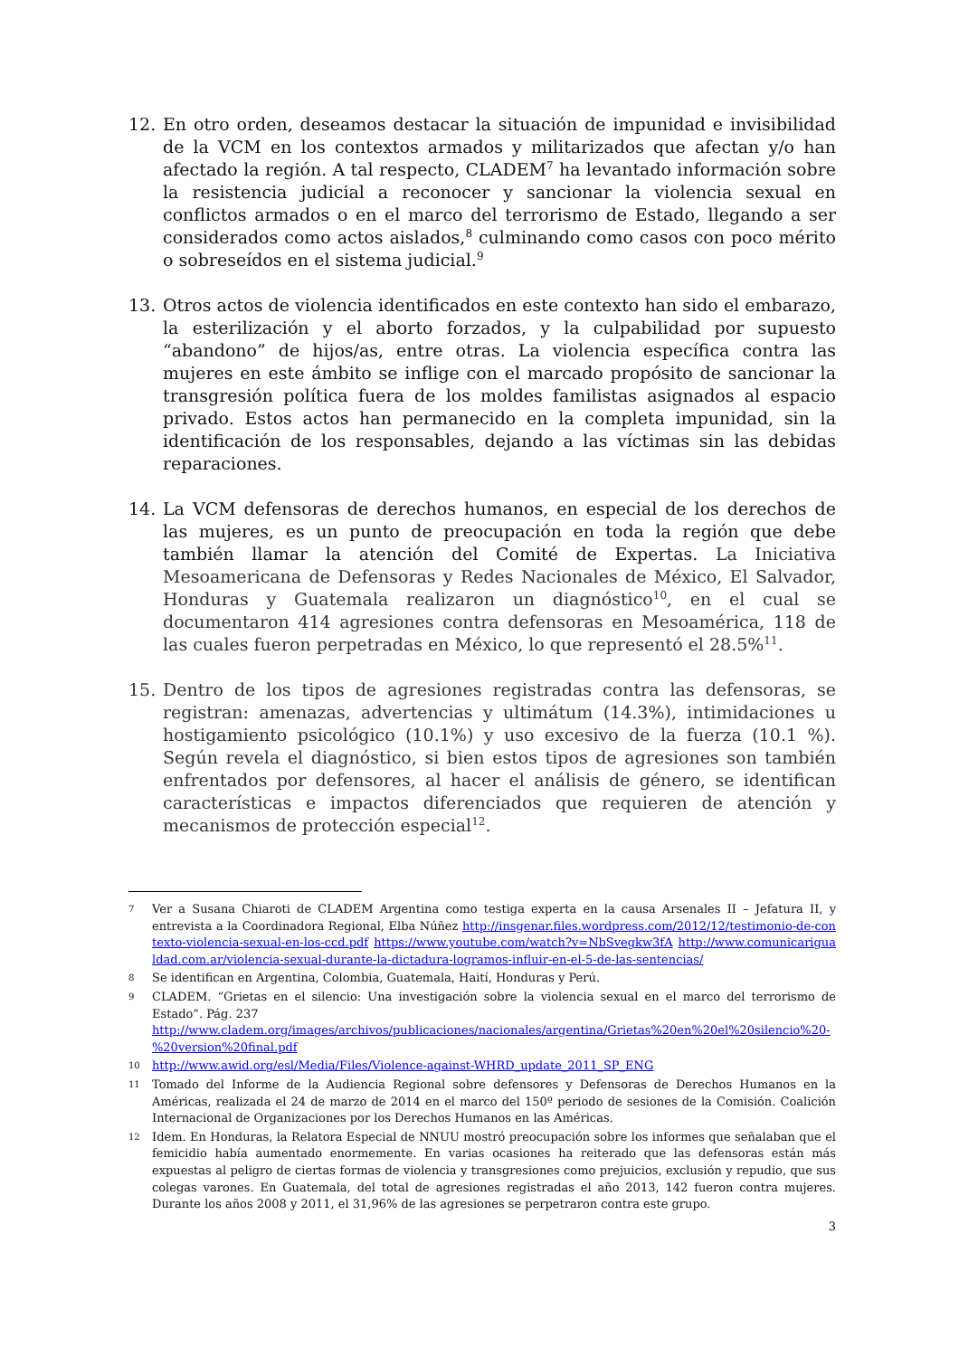12. En otro orden, deseamos destacar la situación de impunidad e invisibilidad de la VCM en los contextos armados y militarizados que afectan y/o han afectado la región. A tal respecto, CLADEM<sup>7</sup> ha levantado información sobre la resistencia judicial a reconocer y sancionar la violencia sexual en conflictos armados o en el marco del terrorismo de Estado, llegando a ser considerados como actos aislados,<sup>8</sup> culminando como casos con poco mérito o sobreseídos en el sistema judicial.<sup>9</sup>
13. Otros actos de violencia identificados en este contexto han sido el embarazo, la esterilización y el aborto forzados, y la culpabilidad por supuesto “abandono” de hijos/as, entre otras. La violencia específica contra las mujeres en este ámbito se inflige con el marcado propósito de sancionar la transgresión política fuera de los moldes familistas asignados al espacio privado. Estos actos han permanecido en la completa impunidad, sin la identificación de los responsables, dejando a las víctimas sin las debidas reparaciones.
14. La VCM defensoras de derechos humanos, en especial de los derechos de las mujeres, es un punto de preocupación en toda la región que debe también llamar la atención del Comité de Expertas. La Iniciativa Mesoamericana de Defensoras y Redes Nacionales de México, El Salvador, Honduras y Guatemala realizaron un diagnóstico<sup>10</sup>, en el cual se documentaron 414 agresiones contra defensoras en Mesoamérica, 118 de las cuales fueron perpetradas en México, lo que representó el 28.5%<sup>11</sup>.
15. Dentro de los tipos de agresiones registradas contra las defensoras, se registran: amenazas, advertencias y ultimátum (14.3%), intimidaciones u hostigamiento psicológico (10.1%) y uso excesivo de la fuerza (10.1 %). Según revela el diagnóstico, si bien estos tipos de agresiones son también enfrentados por defensores, al hacer el análisis de género, se identifican características e impactos diferenciados que requieren de atención y mecanismos de protección especial<sup>12</sup>.
7
Ver a Susana Chiaroti de CLADEM Argentina como testiga experta en la causa Arsenales II – Jefatura II, y entrevista a la Coordinadora Regional, Elba Núñez http://insgenar.files.wordpress.com/2012/12/testimonio-de-contexto-violencia-sexual-en-los-ccd.pdf https://www.youtube.com/watch?v=NbSvegkw3fA http://www.comunicarigualdad.com.ar/violencia-sexual-durante-la-dictadura-logramos-influir-en-el-5-de-las-sentencias/
8
Se identifican en Argentina, Colombia, Guatemala, Haití, Honduras y Perú.
9
CLADEM. “Grietas en el silencio: Una investigación sobre la violencia sexual en el marco del terrorismo de Estado”. Pág. 237
http://www.cladem.org/images/archivos/publicaciones/nacionales/argentina/Grietas%20en%20el%20silencio%20-%20version%20final.pdf
10
http://www.awid.org/esl/Media/Files/Violence-against-WHRD_update_2011_SP_ENG
11
Tomado del Informe de la Audiencia Regional sobre defensores y Defensoras de Derechos Humanos en la Américas, realizada el 24 de marzo de 2014 en el marco del 150º periodo de sesiones de la Comisión. Coalición Internacional de Organizaciones por los Derechos Humanos en las Américas.
12
Idem. En Honduras, la Relatora Especial de NNUU mostró preocupación sobre los informes que señalaban que el femicidio había aumentado enormemente. En varias ocasiones ha reiterado que las defensoras están más expuestas al peligro de ciertas formas de violencia y transgresiones como prejuicios, exclusión y repudio, que sus colegas varones. En Guatemala, del total de agresiones registradas el año 2013, 142 fueron contra mujeres. Durante los años 2008 y 2011, el 31,96% de las agresiones se perpetraron contra este grupo.
3